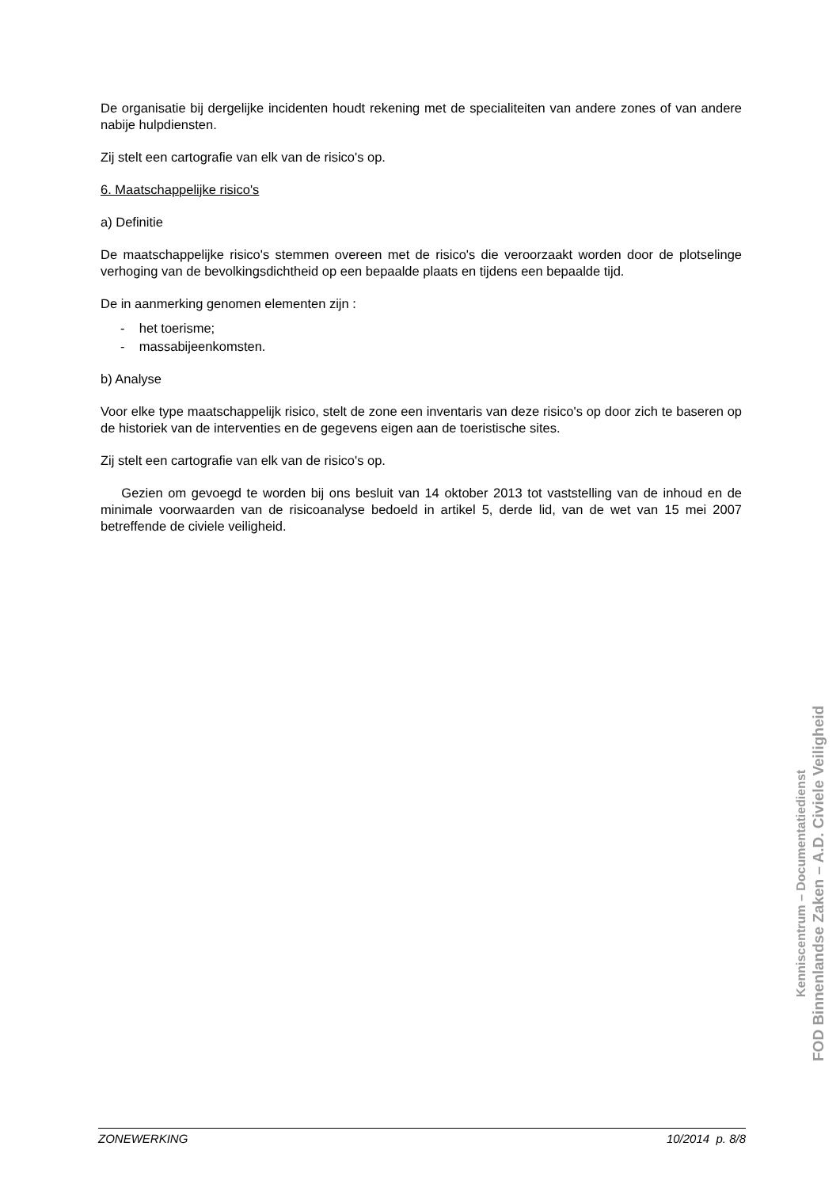De organisatie bij dergelijke incidenten houdt rekening met de specialiteiten van andere zones of van andere nabije hulpdiensten.
Zij stelt een cartografie van elk van de risico's op.
6. Maatschappelijke risico's
a) Definitie
De maatschappelijke risico's stemmen overeen met de risico's die veroorzaakt worden door de plotselinge verhoging van de bevolkingsdichtheid op een bepaalde plaats en tijdens een bepaalde tijd.
De in aanmerking genomen elementen zijn :
- het toerisme;
- massabijeenkomsten.
b) Analyse
Voor elke type maatschappelijk risico, stelt de zone een inventaris van deze risico's op door zich te baseren op de historiek van de interventies en de gegevens eigen aan de toeristische sites.
Zij stelt een cartografie van elk van de risico's op.
Gezien om gevoegd te worden bij ons besluit van 14 oktober 2013 tot vaststelling van de inhoud en de minimale voorwaarden van de risicoanalyse bedoeld in artikel 5, derde lid, van de wet van 15 mei 2007 betreffende de civiele veiligheid.
Kenniscentrum – Documentatiedienst
FOD Binnenlandse Zaken – A.D. Civiele Veiligheid
ZONEWERKING 10/2014 p. 8/8